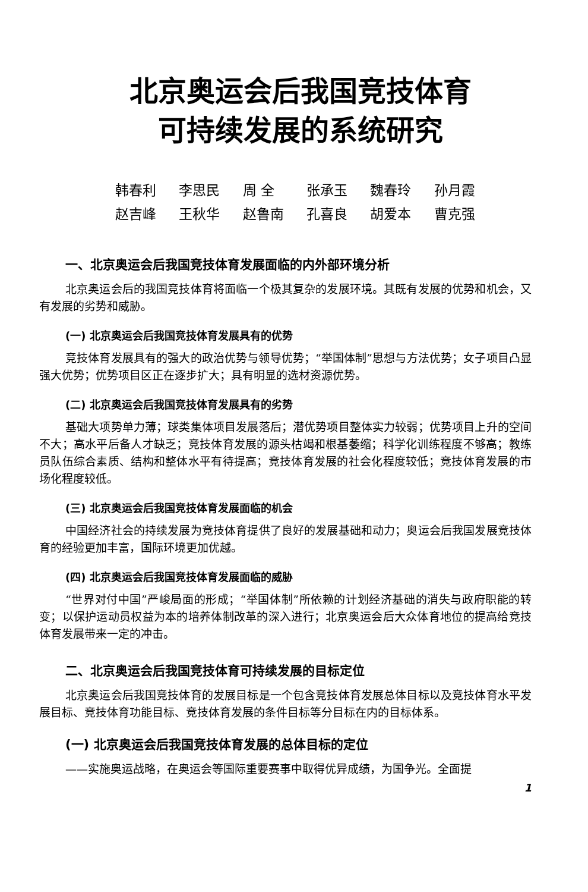北京奥运会后我国竞技体育
可持续发展的系统研究
韩春利 李思民 周 全 张承玉 魏春玲 孙月霞
赵吉峰 王秋华 赵鲁南 孔喜良 胡爱本 曹克强
一、北京奥运会后我国竞技体育发展面临的内外部环境分析
北京奥运会后的我国竞技体育将面临一个极其复杂的发展环境。其既有发展的优势和机会，又有发展的劣势和威胁。
(一) 北京奥运会后我国竞技体育发展具有的优势
竞技体育发展具有的强大的政治优势与领导优势；“举国体制”思想与方法优势；女子项目凸显强大优势；优势项目区正在逐步扩大；具有明显的选材资源优势。
(二) 北京奥运会后我国竞技体育发展具有的劣势
基础大项势单力薄；球类集体项目发展落后；潜优势项目整体实力较弱；优势项目上升的空间不大；高水平后备人才缺乏；竞技体育发展的源头枯竭和根基萎缩；科学化训练程度不够高；教练员队伍综合素质、结构和整体水平有待提高；竞技体育发展的社会化程度较低；竞技体育发展的市场化程度较低。
(三) 北京奥运会后我国竞技体育发展面临的机会
中国经济社会的持续发展为竞技体育提供了良好的发展基础和动力；奥运会后我国发展竞技体育的经验更加丰富，国际环境更加优越。
(四) 北京奥运会后我国竞技体育发展面临的威胁
“世界对付中国”严峻局面的形成；“举国体制”所依赖的计划经济基础的消失与政府职能的转变；以保护运动员权益为本的培养体制改革的深入进行；北京奥运会后大众体育地位的提高给竞技体育发展带来一定的冲击。
二、北京奥运会后我国竞技体育可持续发展的目标定位
北京奥运会后我国竞技体育的发展目标是一个包含竞技体育发展总体目标以及竞技体育水平发展目标、竞技体育功能目标、竞技体育发展的条件目标等分目标在内的目标体系。
(一) 北京奥运会后我国竞技体育发展的总体目标的定位
——实施奥运战略，在奥运会等国际重要赛事中取得优异成绩，为国争光。全面提
1